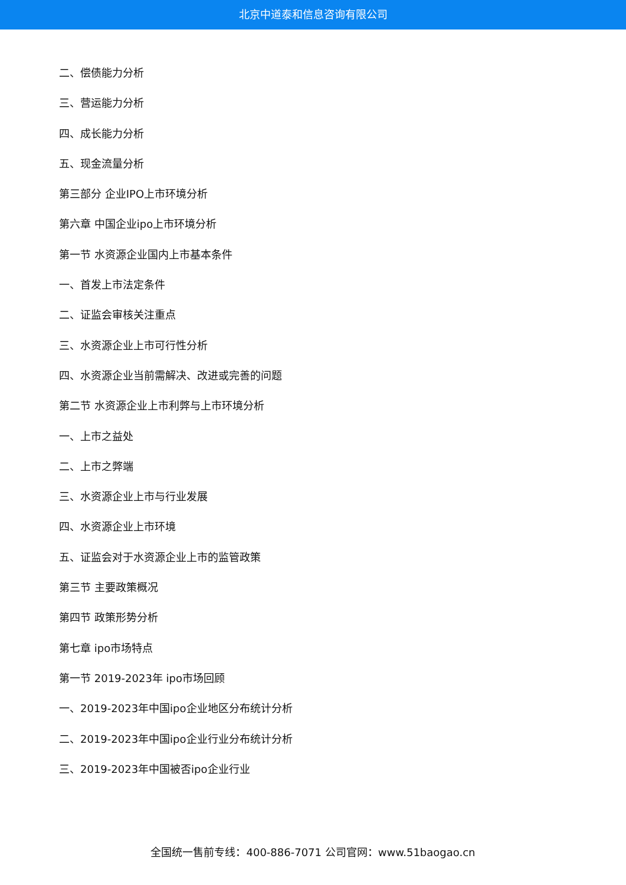北京中道泰和信息咨询有限公司
二、偿债能力分析
三、营运能力分析
四、成长能力分析
五、现金流量分析
第三部分 企业IPO上市环境分析
第六章 中国企业ipo上市环境分析
第一节 水资源企业国内上市基本条件
一、首发上市法定条件
二、证监会审核关注重点
三、水资源企业上市可行性分析
四、水资源企业当前需解决、改进或完善的问题
第二节 水资源企业上市利弊与上市环境分析
一、上市之益处
二、上市之弊端
三、水资源企业上市与行业发展
四、水资源企业上市环境
五、证监会对于水资源企业上市的监管政策
第三节 主要政策概况
第四节 政策形势分析
第七章 ipo市场特点
第一节 2019-2023年 ipo市场回顾
一、2019-2023年中国ipo企业地区分布统计分析
二、2019-2023年中国ipo企业行业分布统计分析
三、2019-2023年中国被否ipo企业行业
全国统一售前专线：400-886-7071 公司官网：www.51baogao.cn